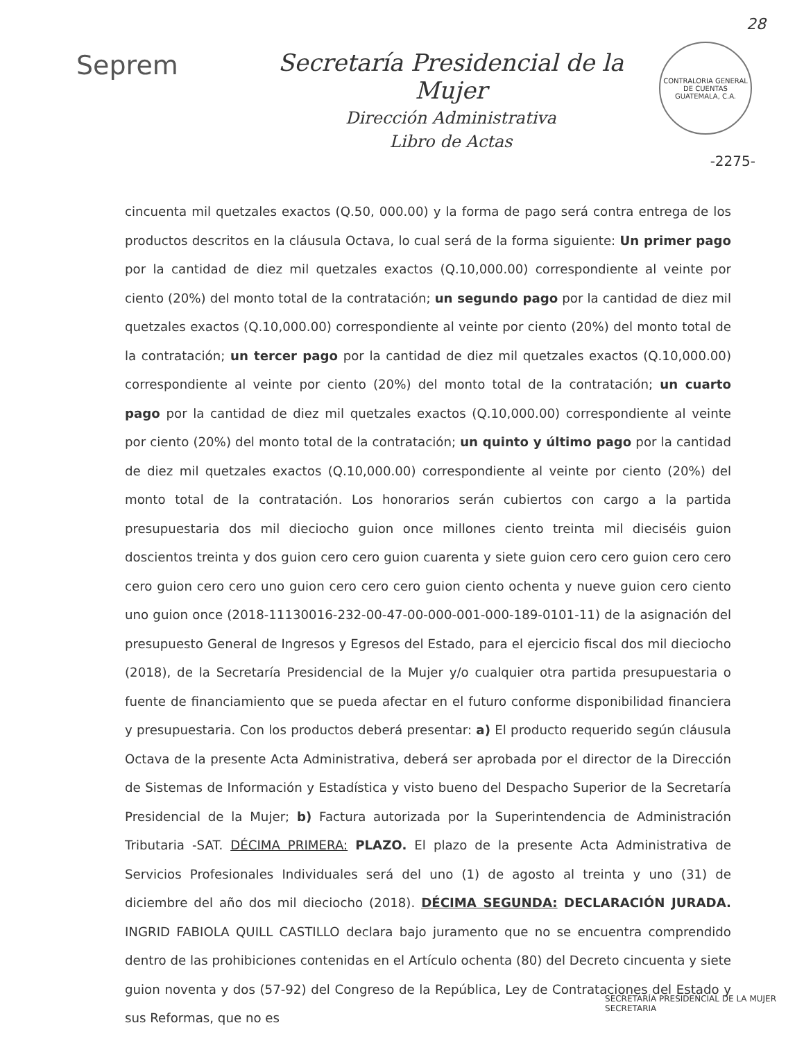28
Seprem Secretaría Presidencial de la Mujer
Dirección Administrativa
Libro de Actas
CONTRALORIA GENERAL DE CUENTAS
GUATEMALA, C.A.
-2275-
cincuenta mil quetzales exactos (Q.50, 000.00) y la forma de pago será contra entrega de los productos descritos en la cláusula Octava, lo cual será de la forma siguiente: Un primer pago por la cantidad de diez mil quetzales exactos (Q.10,000.00) correspondiente al veinte por ciento (20%) del monto total de la contratación; un segundo pago por la cantidad de diez mil quetzales exactos (Q.10,000.00) correspondiente al veinte por ciento (20%) del monto total de la contratación; un tercer pago por la cantidad de diez mil quetzales exactos (Q.10,000.00) correspondiente al veinte por ciento (20%) del monto total de la contratación; un cuarto pago por la cantidad de diez mil quetzales exactos (Q.10,000.00) correspondiente al veinte por ciento (20%) del monto total de la contratación; un quinto y último pago por la cantidad de diez mil quetzales exactos (Q.10,000.00) correspondiente al veinte por ciento (20%) del monto total de la contratación. Los honorarios serán cubiertos con cargo a la partida presupuestaria dos mil dieciocho guion once millones ciento treinta mil dieciséis guion doscientos treinta y dos guion cero cero guion cuarenta y siete guion cero cero guion cero cero cero guion cero cero uno guion cero cero cero guion ciento ochenta y nueve guion cero ciento uno guion once (2018-11130016-232-00-47-00-000-001-000-189-0101-11) de la asignación del presupuesto General de Ingresos y Egresos del Estado, para el ejercicio fiscal dos mil dieciocho (2018), de la Secretaría Presidencial de la Mujer y/o cualquier otra partida presupuestaria o fuente de financiamiento que se pueda afectar en el futuro conforme disponibilidad financiera y presupuestaria. Con los productos deberá presentar: a) El producto requerido según cláusula Octava de la presente Acta Administrativa, deberá ser aprobada por el director de la Dirección de Sistemas de Información y Estadística y visto bueno del Despacho Superior de la Secretaría Presidencial de la Mujer; b) Factura autorizada por la Superintendencia de Administración Tributaria -SAT. DÉCIMA PRIMERA: PLAZO. El plazo de la presente Acta Administrativa de Servicios Profesionales Individuales será del uno (1) de agosto al treinta y uno (31) de diciembre del año dos mil dieciocho (2018). DÉCIMA SEGUNDA: DECLARACIÓN JURADA. INGRID FABIOLA QUILL CASTILLO declara bajo juramento que no se encuentra comprendido dentro de las prohibiciones contenidas en el Artículo ochenta (80) del Decreto cincuenta y siete guion noventa y dos (57-92) del Congreso de la República, Ley de Contrataciones del Estado y sus Reformas, que no es
SECRETARÍA PRESIDENCIAL DE LA MUJER
SECRETARIA